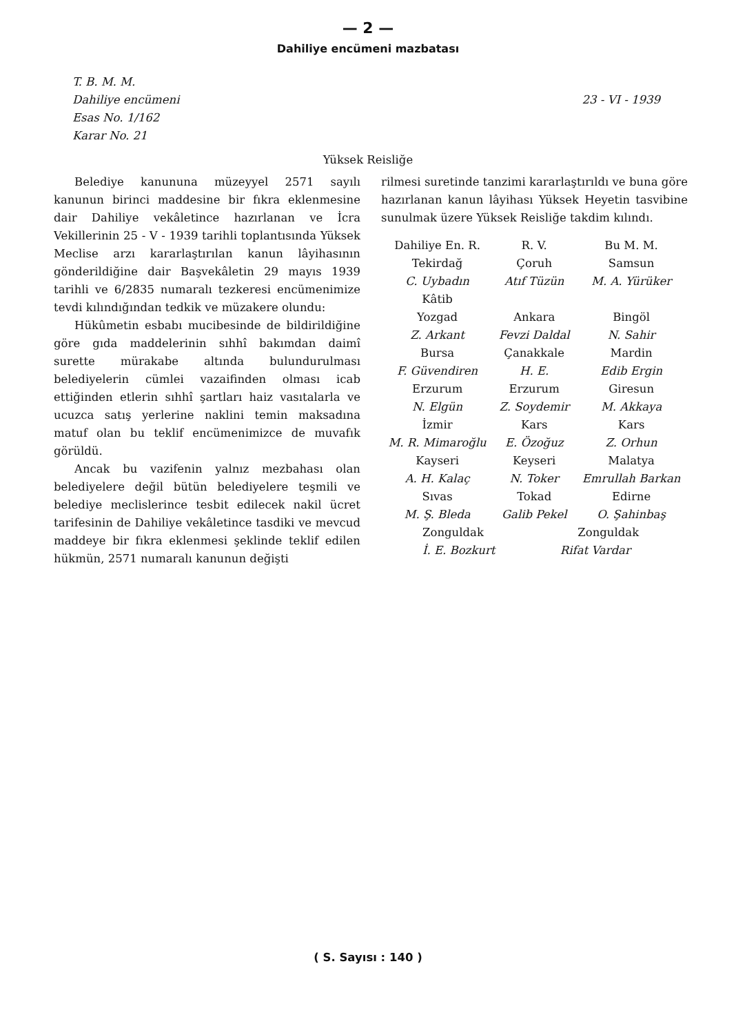— 2 —
Dahiliye encümeni mazbatası
T. B. M. M.
Dahiliye encümeni
Esas No. 1/162
Karar No. 21
23 - VI - 1939
Yüksek Reisliğe
Belediye kanununa müzeyyel 2571 sayılı kanunun birinci maddesine bir fıkra eklenmesine dair Dahiliye vekâletince hazırlanan ve İcra Vekillerinin 25 - V - 1939 tarihli toplantısında Yüksek Meclise arzı kararlaştırılan kanun lâyihasının gönderildiğine dair Başvekâletin 29 mayıs 1939 tarihli ve 6/2835 numaralı tezkeresi encümenimize tevdi kılındığından tedkik ve müzakere olundu:
Hükûmetin esbabı mucibesinde de bildirildiğine göre gıda maddelerinin sıhhî bakımdan daimî surette mürakabe altında bulundurulması belediyelerin cümlei vazaifinden olması icab ettiğinden etlerin sıhhî şartları haiz vasıtalarla ve ucuzca satış yerlerine naklini temin maksadına matuf olan bu teklif encümenimizce de muvafık görüldü.
Ancak bu vazifenin yalnız mezbahası olan belediyelere değil bütün belediyelere teşmili ve belediye meclislerince tesbit edilecek nakil ücret tarifesinin de Dahiliye vekâletince tasdiki ve mevcud maddeye bir fıkra eklenmesi şeklinde teklif edilen hükmün, 2571 numaralı kanunun değişti
rilmesi suretinde tanzimi kararlaştırıldı ve buna göre hazırlanan kanun lâyihası Yüksek Heyetin tasvibine sunulmak üzere Yüksek Reisliğe takdim kılındı.
| Dahiliye En. R. | R. V. | Bu M. M. |
| Tekirdağ | Çoruh | Samsun |
| C. Uybadın | Atıf Tüzün | M. A. Yürüker |
| Kâtib | | |
| Yozgad | Ankara | Bingöl |
| Z. Arkant | Fevzi Daldal | N. Sahir |
| Bursa | Çanakkale | Mardin |
| F. Güvendiren | H. E. | Edib Ergin |
| Erzurum | Erzurum | Giresun |
| N. Elgün | Z. Soydemir | M. Akkaya |
| İzmir | Kars | Kars |
| M. R. Mimaroğlu | E. Özoğuz | Z. Orhun |
| Kayseri | Keyseri | Malatya |
| A. H. Kalaç | N. Toker | Emrullah Barkan |
| Sıvas | Tokad | Edirne |
| M. Ş. Bleda | Galib Pekel | O. Şahinbaş |
| Zonguldak Zonguldak | | |
| İ. E. Bozkurt Rifat Vardar | | |
( S. Sayısı : 140 )